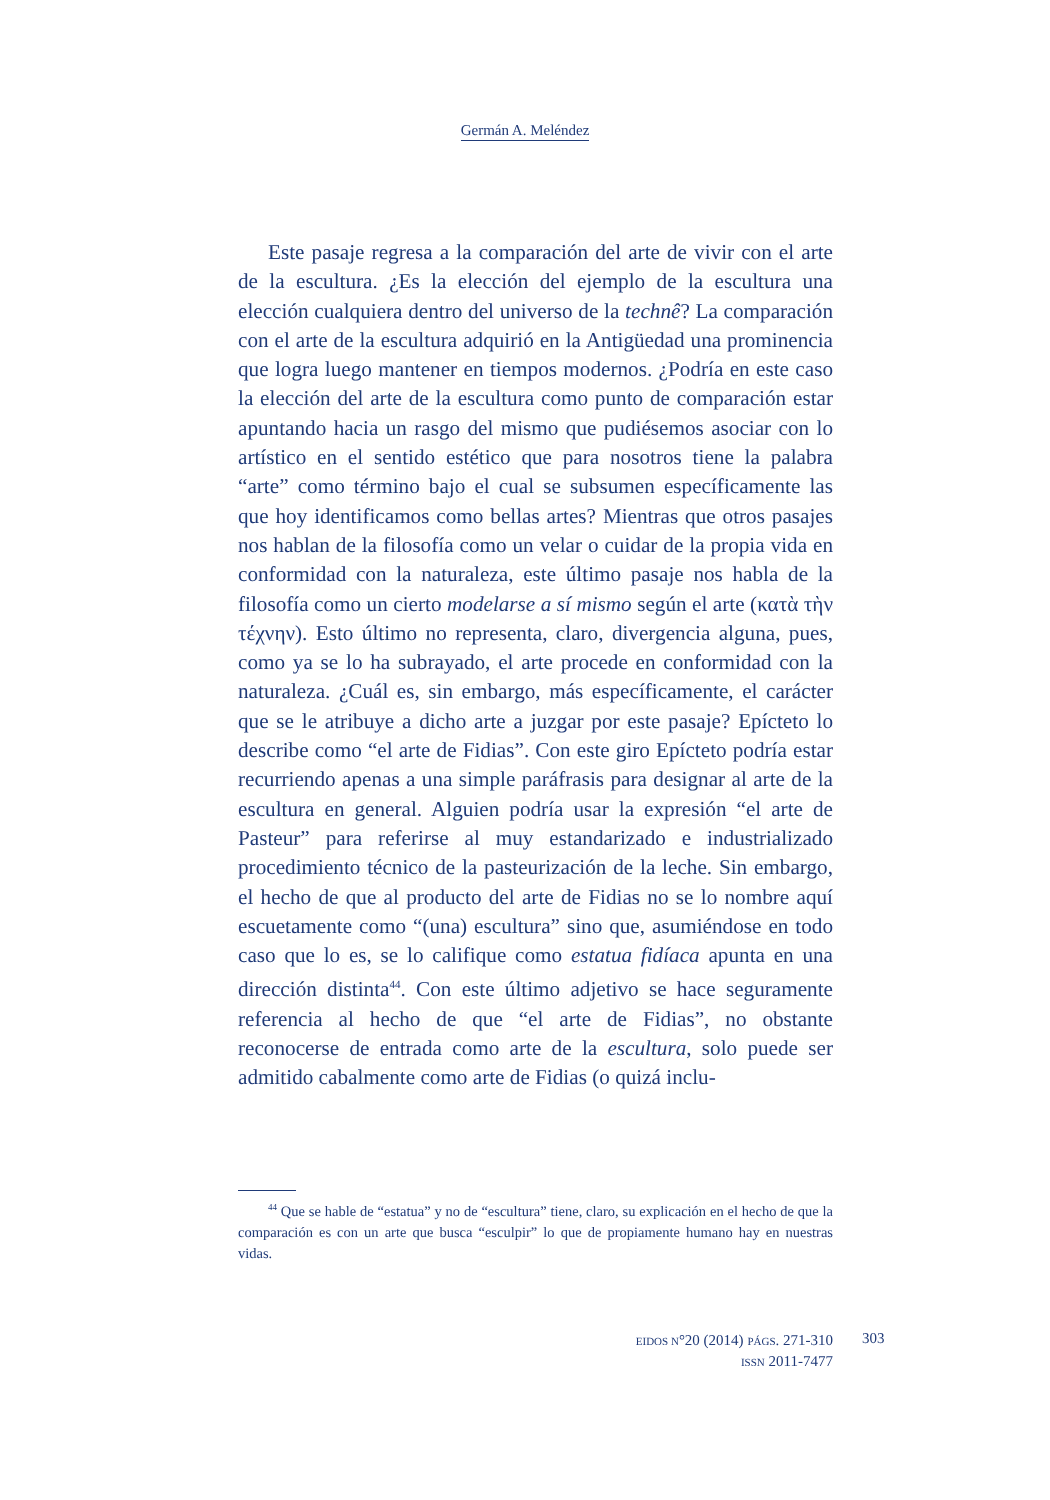Germán A. Meléndez
Este pasaje regresa a la comparación del arte de vivir con el arte de la escultura. ¿Es la elección del ejemplo de la escultura una elección cualquiera dentro del universo de la technê? La comparación con el arte de la escultura adquirió en la Antigüedad una prominencia que logra luego mantener en tiempos modernos. ¿Podría en este caso la elección del arte de la escultura como punto de comparación estar apuntando hacia un rasgo del mismo que pudiésemos asociar con lo artístico en el sentido estético que para nosotros tiene la palabra “arte” como término bajo el cual se subsumen específicamente las que hoy identificamos como bellas artes? Mientras que otros pasajes nos hablan de la filosofía como un velar o cuidar de la propia vida en conformidad con la naturaleza, este último pasaje nos habla de la filosofía como un cierto modelarse a sí mismo según el arte (κατὰ τὴν τέχνην). Esto último no representa, claro, divergencia alguna, pues, como ya se lo ha subrayado, el arte procede en conformidad con la naturaleza. ¿Cuál es, sin embargo, más específicamente, el carácter que se le atribuye a dicho arte a juzgar por este pasaje? Epícteto lo describe como “el arte de Fidias”. Con este giro Epícteto podría estar recurriendo apenas a una simple paráfrasis para designar al arte de la escultura en general. Alguien podría usar la expresión “el arte de Pasteur” para referirse al muy estandarizado e industrializado procedimiento técnico de la pasteurización de la leche. Sin embargo, el hecho de que al producto del arte de Fidias no se lo nombre aquí escuetamente como “(una) escultura” sino que, asumiéndose en todo caso que lo es, se lo califique como estatua fidíaca apunta en una dirección distinta<sup>44</sup>. Con este último adjetivo se hace seguramente referencia al hecho de que “el arte de Fidias”, no obstante reconocerse de entrada como arte de la escultura, solo puede ser admitido cabalmente como arte de Fidias (o quizá inclu-
<sup>44</sup> Que se hable de “estatua” y no de “escultura” tiene, claro, su explicación en el hecho de que la comparación es con un arte que busca “esculpir” lo que de propiamente humano hay en nuestras vidas.
EIDOS N°20 (2014) PÁGS. 271-310
ISSN 2011-7477
303